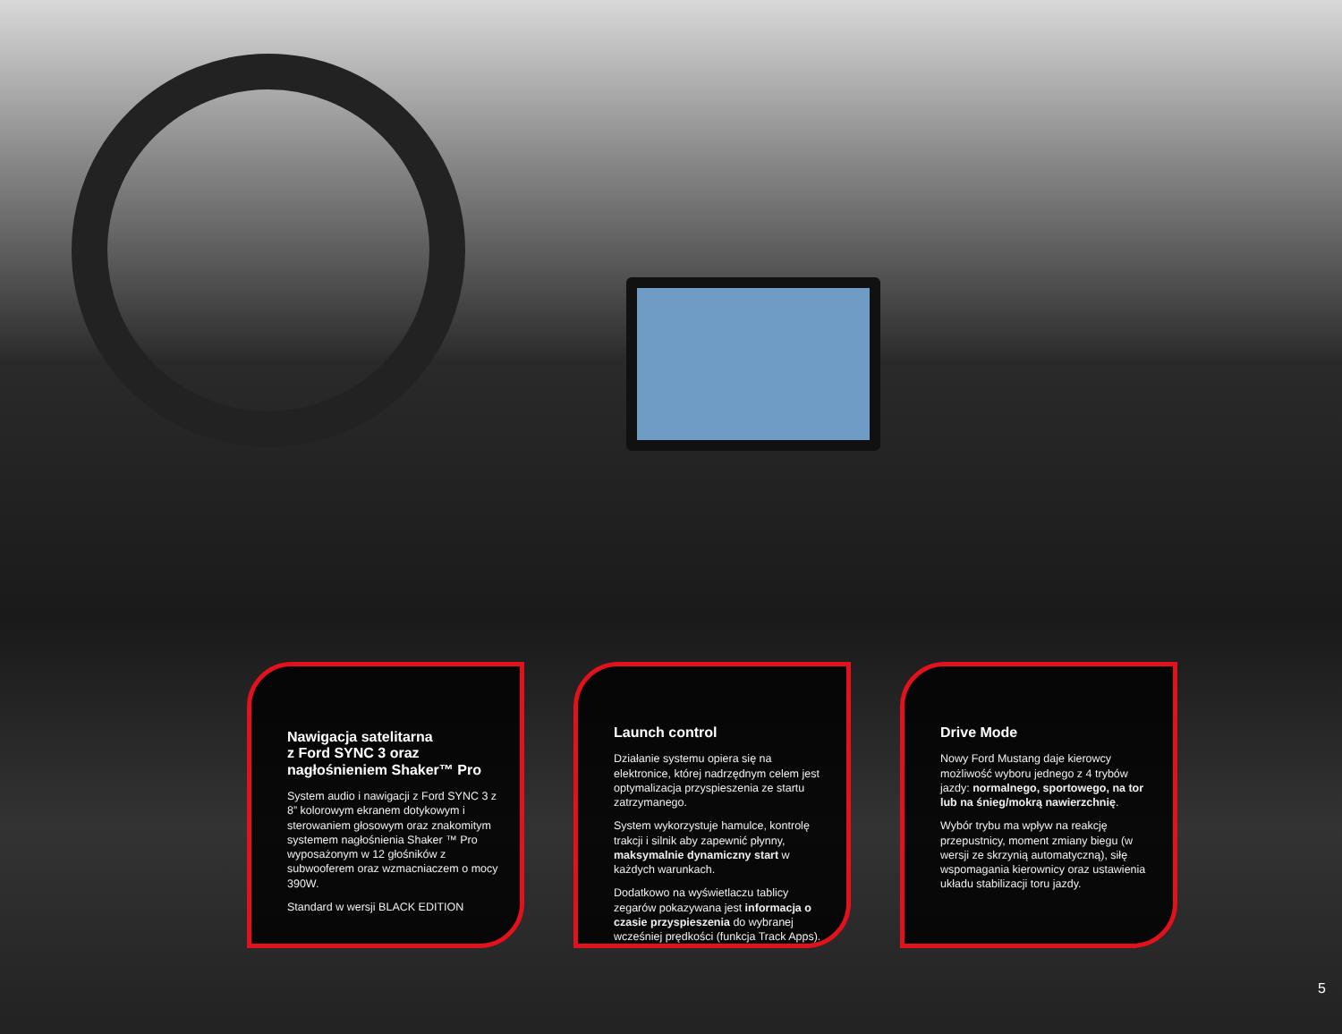Nawigacja satelitarna
z Ford SYNC 3 oraz
nagłośnieniem Shaker™ Pro
System audio i nawigacji z Ford SYNC 3 z 8” kolorowym ekranem dotykowym i sterowaniem głosowym oraz znakomitym systemem nagłośnienia Shaker ™ Pro wyposażonym w 12 głośników z subwooferem oraz wzmacniaczem o mocy 390W.
Standard w wersji BLACK EDITION
Launch control
Działanie systemu opiera się na elektronice, której nadrzędnym celem jest optymalizacja przyspieszenia ze startu zatrzymanego.
System wykorzystuje hamulce, kontrolę trakcji i silnik aby zapewnić płynny, maksymalnie dynamiczny start w każdych warunkach.
Dodatkowo na wyświetlaczu tablicy zegarów pokazywana jest informacja o czasie przyspieszenia do wybranej wcześniej prędkości (funkcja Track Apps).
Drive Mode
Nowy Ford Mustang daje kierowcy możliwość wyboru jednego z 4 trybów jazdy: normalnego, sportowego, na tor lub na śnieg/mokrą nawierzchnię.
Wybór trybu ma wpływ na reakcję przepustnicy, moment zmiany biegu (w wersji ze skrzynią automatyczną), siłę wspomagania kierownicy oraz ustawienia układu stabilizacji toru jazdy.
5